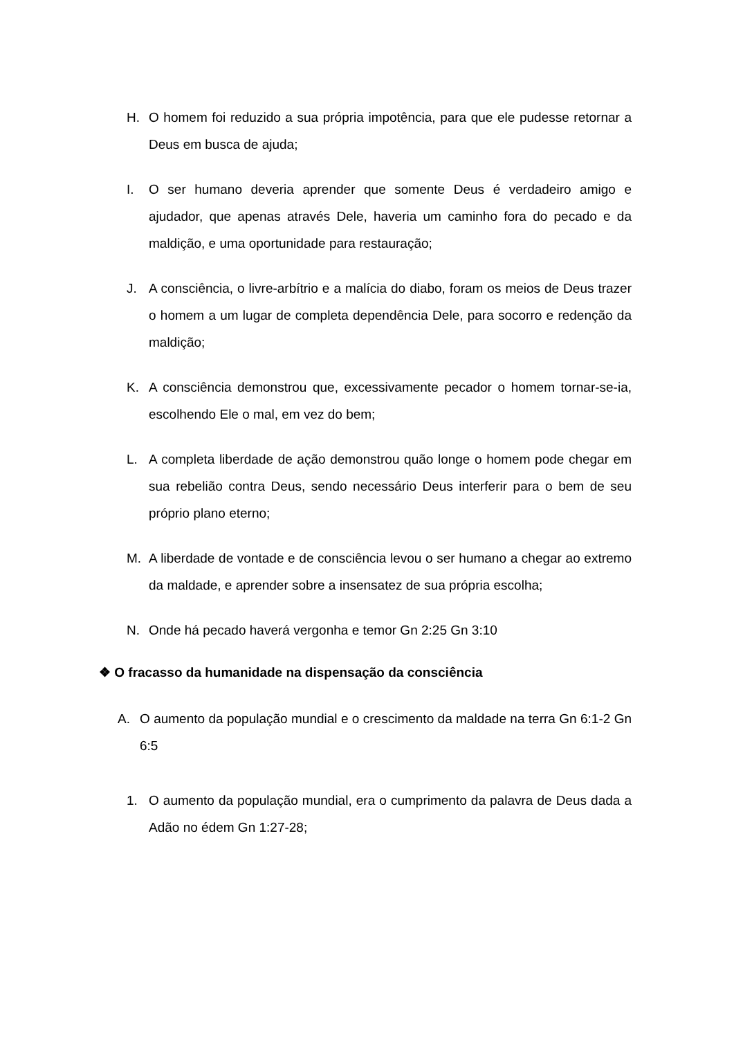H. O homem foi reduzido a sua própria impotência, para que ele pudesse retornar a Deus em busca de ajuda;
I. O ser humano deveria aprender que somente Deus é verdadeiro amigo e ajudador, que apenas através Dele, haveria um caminho fora do pecado e da maldição, e uma oportunidade para restauração;
J. A consciência, o livre-arbítrio e a malícia do diabo, foram os meios de Deus trazer o homem a um lugar de completa dependência Dele, para socorro e redenção da maldição;
K. A consciência demonstrou que, excessivamente pecador o homem tornar-se-ia, escolhendo Ele o mal, em vez do bem;
L. A completa liberdade de ação demonstrou quão longe o homem pode chegar em sua rebelião contra Deus, sendo necessário Deus interferir para o bem de seu próprio plano eterno;
M. A liberdade de vontade e de consciência levou o ser humano a chegar ao extremo da maldade, e aprender sobre a insensatez de sua própria escolha;
N. Onde há pecado haverá vergonha e temor Gn 2:25 Gn 3:10
❖ O fracasso da humanidade na dispensação da consciência
A. O aumento da população mundial e o crescimento da maldade na terra Gn 6:1-2 Gn 6:5
1. O aumento da população mundial, era o cumprimento da palavra de Deus dada a Adão no édem Gn 1:27-28;